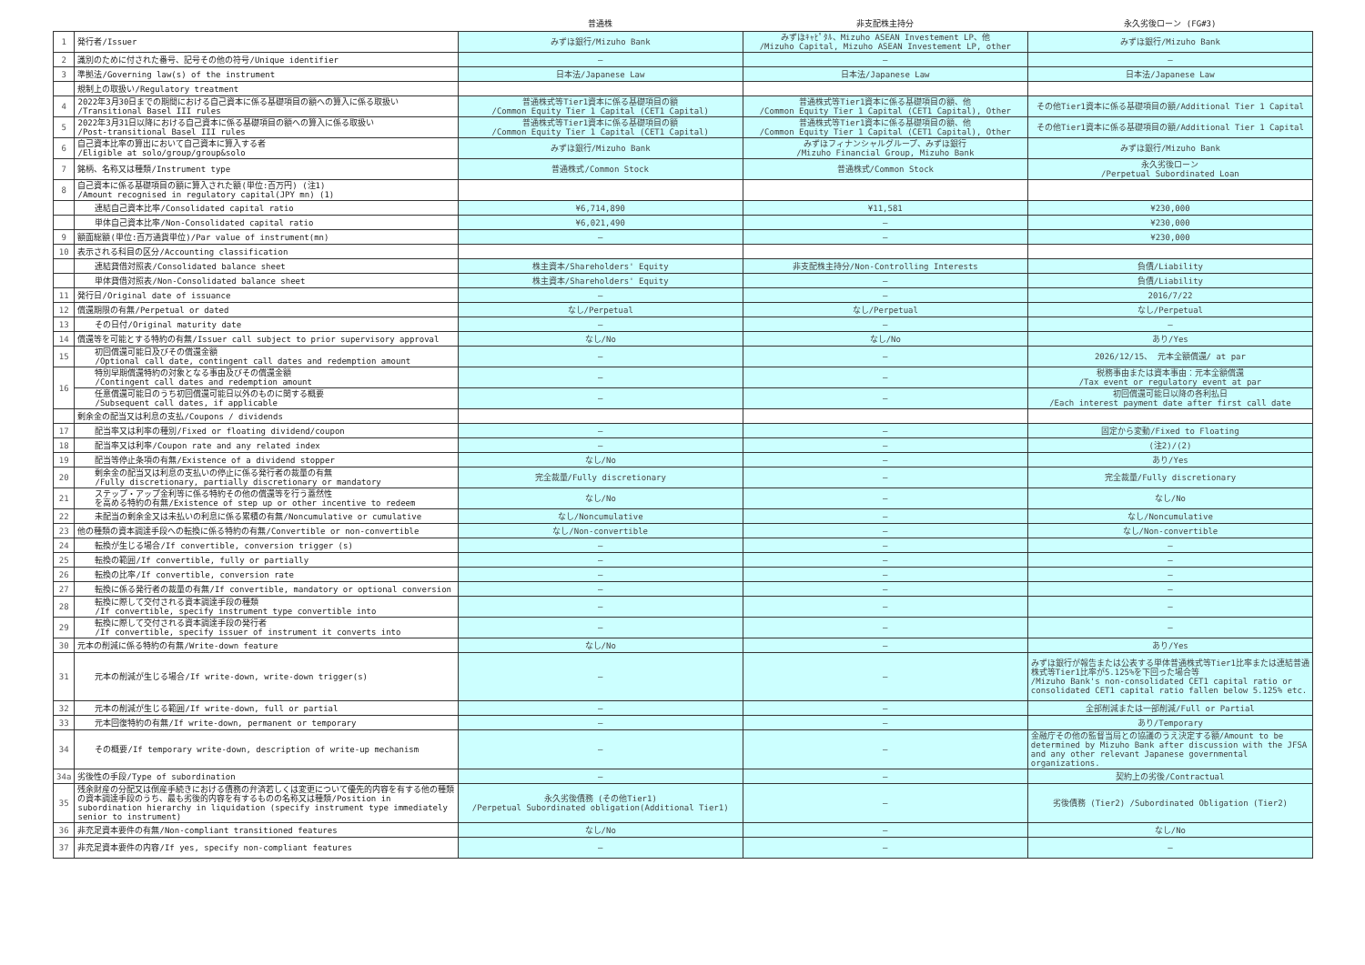| | | 普通株 | 非支配株主持分 | 永久劣後ローン (FG#3) |
| --- | --- | --- | --- | --- |
| 1 | 発行者/Issuer | みずほ銀行/Mizuho Bank | みずほｷｬﾋﾟﾀﾙ、Mizuho ASEAN Investement LP、他 /Mizuho Capital, Mizuho ASEAN Investement LP, other | みずほ銀行/Mizuho Bank |
| 2 | 識別のために付された番号、記号その他の符号/Unique identifier | — | — | — |
| 3 | 準拠法/Governing law(s) of the instrument | 日本法/Japanese Law | 日本法/Japanese Law | 日本法/Japanese Law |
| | 規制上の取扱い/Regulatory treatment | | | |
| 4 | 2022年3月30日までの期間における自己資本に係る基礎項目の額への算入に係る取扱い /Transitional Basel III rules | 普通株式等Tier1資本に係る基礎項目の額 /Common Equity Tier 1 Capital (CET1 Capital) | 普通株式等Tier1資本に係る基礎項目の額、他 /Common Equity Tier 1 Capital (CET1 Capital), Other | その他Tier1資本に係る基礎項目の額/Additional Tier 1 Capital |
| 5 | 2022年3月31日以降における自己資本に係る基礎項目の額への算入に係る取扱い /Post-transitional Basel III rules | 普通株式等Tier1資本に係る基礎項目の額 /Common Equity Tier 1 Capital (CET1 Capital) | 普通株式等Tier1資本に係る基礎項目の額、他 /Common Equity Tier 1 Capital (CET1 Capital), Other | その他Tier1資本に係る基礎項目の額/Additional Tier 1 Capital |
| 6 | 自己資本比率の算出において自己資本に算入する者 /Eligible at solo/group/group&solo | みずほ銀行/Mizuho Bank | みずほフィナンシャルグループ、みずほ銀行 /Mizuho Financial Group, Mizuho Bank | みずほ銀行/Mizuho Bank |
| 7 | 銘柄、名称又は種類/Instrument type | 普通株式/Common Stock | 普通株式/Common Stock | 永久劣後ローン /Perpetual Subordinated Loan |
| 8 | 自己資本に係る基礎項目の額に算入された額(単位:百万円) (注1) /Amount recognised in regulatory capital(JPY mn) (1) | | | |
| | 連結自己資本比率/Consolidated capital ratio | ¥6,714,890 | ¥11,581 | ¥230,000 |
| | 単体自己資本比率/Non-Consolidated capital ratio | ¥6,021,490 | — | ¥230,000 |
| 9 | 額面総額(単位:百万通貨単位)/Par value of instrument(mn) | — | — | ¥230,000 |
| 10 | 表示される科目の区分/Accounting classification | | | |
| | 連結貸借対照表/Consolidated balance sheet | 株主資本/Shareholders' Equity | 非支配株主持分/Non-Controlling Interests | 負債/Liability |
| | 単体貸借対照表/Non-Consolidated balance sheet | 株主資本/Shareholders' Equity | — | 負債/Liability |
| 11 | 発行日/Original date of issuance | — | — | 2016/7/22 |
| 12 | 償還期限の有無/Perpetual or dated | なし/Perpetual | なし/Perpetual | なし/Perpetual |
| 13 | その日付/Original maturity date | — | — | — |
| 14 | 償還等を可能とする特約の有無/Issuer call subject to prior supervisory approval | なし/No | なし/No | あり/Yes |
| 15 | 初回償還可能日及びその償還金額 /Optional call date, contingent call dates and redemption amount | — | — | 2026/12/15、 元本全額償還/ at par |
| 16 | 特別早期償還特約の対象となる事由及びその償還金額 /Contingent call dates and redemption amount | — | — | 税務事由または資本事由：元本全額償還 /Tax event or regulatory event at par |
| | 任意償還可能日のうち初回償還可能日以外のものに関する概要 /Subsequent call dates, if applicable | — | — | 初回償還可能日以降の各利払日 /Each interest payment date after first call date |
| | 剰余金の配当又は利息の支払/Coupons / dividends | | | |
| 17 | 配当率又は利率の種別/Fixed or floating dividend/coupon | — | — | 固定から変動/Fixed to Floating |
| 18 | 配当率又は利率/Coupon rate and any related index | — | — | (注2)/(2) |
| 19 | 配当等停止条項の有無/Existence of a dividend stopper | なし/No | — | あり/Yes |
| 20 | 剰余金の配当又は利息の支払いの停止に係る発行者の裁量の有無 /Fully discretionary, partially discretionary or mandatory | 完全裁量/Fully discretionary | — | 完全裁量/Fully discretionary |
| 21 | ステップ・アップ金利等に係る特約その他の償還等を行う蓋然性 を高める特約の有無/Existence of step up or other incentive to redeem | なし/No | — | なし/No |
| 22 | 未配当の剰余金又は未払いの利息に係る累積の有無/Noncumulative or cumulative | なし/Noncumulative | — | なし/Noncumulative |
| 23 | 他の種類の資本調達手段への転換に係る特約の有無/Convertible or non-convertible | なし/Non-convertible | — | なし/Non-convertible |
| 24 | 転換が生じる場合/If convertible, conversion trigger (s) | — | — | — |
| 25 | 転換の範囲/If convertible, fully or partially | — | — | — |
| 26 | 転換の比率/If convertible, conversion rate | — | — | — |
| 27 | 転換に係る発行者の裁量の有無/If convertible, mandatory or optional conversion | — | — | — |
| 28 | 転換に際して交付される資本調達手段の種類 /If convertible, specify instrument type convertible into | — | — | — |
| 29 | 転換に際して交付される資本調達手段の発行者 /If convertible, specify issuer of instrument it converts into | — | — | — |
| 30 | 元本の削減に係る特約の有無/Write-down feature | なし/No | — | あり/Yes |
| 31 | 元本の削減が生じる場合/If write-down, write-down trigger(s) | — | — | みずほ銀行が報告または公表する単体普通株式等Tier1比率または連結普通株式等Tier1比率が5.125%を下回った場合等 /Mizuho Bank's non-consolidated CET1 capital ratio or consolidated CET1 capital ratio fallen below 5.125% etc. |
| 32 | 元本の削減が生じる範囲/If write-down, full or partial | — | — | 全部削減または一部削減/Full or Partial |
| 33 | 元本回復特約の有無/If write-down, permanent or temporary | — | — | あり/Temporary |
| 34 | その概要/If temporary write-down, description of write-up mechanism | — | — | 金融庁その他の監督当局との協議のうえ決定する額/Amount to be determined by Mizuho Bank after discussion with the JFSA and any other relevant Japanese governmental organizations. |
| 34a | 劣後性の手段/Type of subordination | — | — | 契約上の劣後/Contractual |
| 35 | 残余財産の分配又は倒産手続きにおける債務の弁済若しくは変更について優先的内容を有する他の種類の資本調達手段のうち、最も劣後的内容を有するものの名称又は種類/Position in subordination hierarchy in liquidation (specify instrument type immediately senior to instrument) | 永久劣後債務 (その他Tier1) /Perpetual Subordinated obligation(Additional Tier1) | — | 劣後債務 (Tier2) /Subordinated Obligation (Tier2) |
| 36 | 非充足資本要件の有無/Non-compliant transitioned features | なし/No | — | なし/No |
| 37 | 非充足資本要件の内容/If yes, specify non-compliant features | — | — | — |